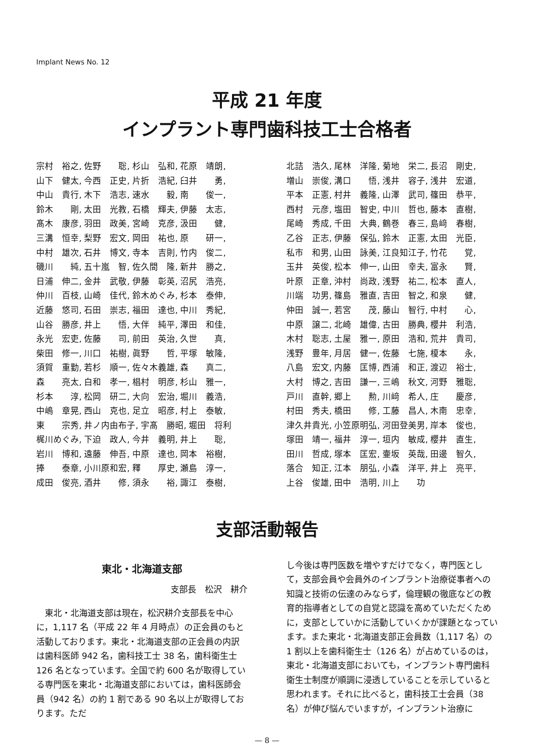Implant News No. 12
平成 21 年度
インプラント専門歯科技工士合格者
宗村　裕之, 佐野　　聡, 杉山　弘和, 花原　靖朗, 山下　健太, 今西　正史, 片折　浩紀, 臼井　　勇, 中山　貴行, 木下　浩志, 速水　　毅, 南　　俊一, 鈴木　　剛, 太田　光教, 石橋　輝夫, 伊藤　太志, 髙木　康彦, 羽田　政美, 宮崎　克彦, 汲田　　健, 三溝　恒幸, 梨野　宏文, 岡田　祐也, 原　　研一, 中村　雄次, 石井　博文, 寺本　吉則, 竹内　俊二, 磯川　　純, 五十嵐　智, 佐久間　隆, 新井　勝之, 日浦　伸二, 金井　武敬, 伊藤　彰英, 沼尻　浩亮, 仲川　百枝, 山崎　佳代, 鈴木めぐみ, 杉本　泰伸, 近藤　悠司, 石田　崇志, 福田　達也, 中川　秀紀, 山谷　勝彦, 井上　　悟, 大伴　純平, 澤田　和佳, 永光　宏吏, 佐藤　　司, 前田　英治, 久世　　真, 柴田　修一, 川口　祐樹, 眞野　　哲, 平塚　敏隆, 須賀　重勤, 若杉　順一, 佐々木義雄, 森　　真二, 森　　亮太, 白和　孝一, 椙村　明彦, 杉山　雅一, 杉本　　淳, 松岡　研二, 大向　宏治, 堀川　義浩, 中嶋　章晃, 西山　克也, 足立　昭彦, 村上　泰敏, 東　　宗秀, 井ノ内由布子, 宇髙　勝昭, 堀田　将利 梶川めぐみ, 下迫　政人, 今井　義明, 井上　　聡, 岩川　博和, 遠藤　伸吾, 中原　達也, 岡本　裕樹, 捧　　泰章, 小川原和宏, 釋　　厚史, 瀬島　淳一, 成田　俊亮, 酒井　　修, 須永　　裕, 諏江　泰樹,
北詰　浩久, 尾林　洋隆, 菊地　栄二, 長沼　剛史, 増山　崇俊, 溝口　　悟, 浅井　容子, 浅井　宏道, 平本　正憲, 村井　義隆, 山澤　武司, 篠田　恭平, 西村　元彦, 塩田　智史, 中川　哲也, 藤本　直樹, 尾崎　秀成, 千田　大典, 鶴巻　春三, 島﨑　春樹, 乙谷　正志, 伊藤　保弘, 鈴木　正憲, 太田　光臣, 私市　和男, 山田　詠美, 江良知江子, 竹花　　覚, 玉井　英俊, 松本　伸一, 山田　幸夫, 富永　　賢, 叶原　正章, 沖村　尚政, 浅野　祐二, 松本　直人, 川端　功男, 篠島　雅直, 吉田　智之, 和泉　　健, 仲田　誠一, 若宮　　茂, 藤山　智行, 中村　　心, 中原　譲二, 北崎　雄偉, 古田　勝典, 櫻井　利浩, 木村　聡志, 土屋　雅一, 原田　浩和, 荒井　貴司, 浅野　豊年, 月居　健一, 佐藤　七施, 榎本　　永, 八島　宏文, 内藤　匡博, 西浦　和正, 渡辺　裕士, 大村　博之, 吉田　謙一, 三嶋　秋文, 河野　雅聡, 戸川　直幹, 郷上　　勲, 川﨑　希人, 庄　　慶彦, 村田　秀夫, 橋田　　修, 工藤　昌人, 木南　忠幸, 津久井貴光, 小笠原明弘, 河田登美男, 岸本　俊也, 塚田　靖一, 福井　淳一, 垣内　敏成, 櫻井　直生, 田川　哲成, 塚本　匡宏, 壷坂　英哉, 田邊　智久, 落合　知正, 江本　朋弘, 小森　洋平, 井上　亮平, 上谷　俊雄, 田中　浩明, 川上　　功
支部活動報告
東北・北海道支部
支部長　松沢　耕介
　東北・北海道支部は現在，松沢耕介支部長を中心に，1,117 名（平成 22 年 4 月時点）の正会員のもと活動しております。東北・北海道支部の正会員の内訳は歯科医師 942 名，歯科技工士 38 名，歯科衛生士 126 名となっています。全国で約 600 名が取得している専門医を東北・北海道支部においては，歯科医師会員（942 名）の約 1 割である 90 名以上が取得しております。ただ
し今後は専門医数を増やすだけでなく，専門医として，支部会員や会員外のインプラント治療従事者への知識と技術の伝達のみならず，倫理観の徹底などの教育的指導者としての自覚と認識を高めていただくために，支部としていかに活動していくかが課題となっています。また東北・北海道支部正会員数（1,117 名）の 1 割以上を歯科衛生士（126 名）が占めているのは，東北・北海道支部においても，インプラント専門歯科衛生士制度が順調に浸透していることを示していると思われます。それに比べると，歯科技工士会員（38 名）が伸び悩んでいますが，インプラント治療に
— 8 —